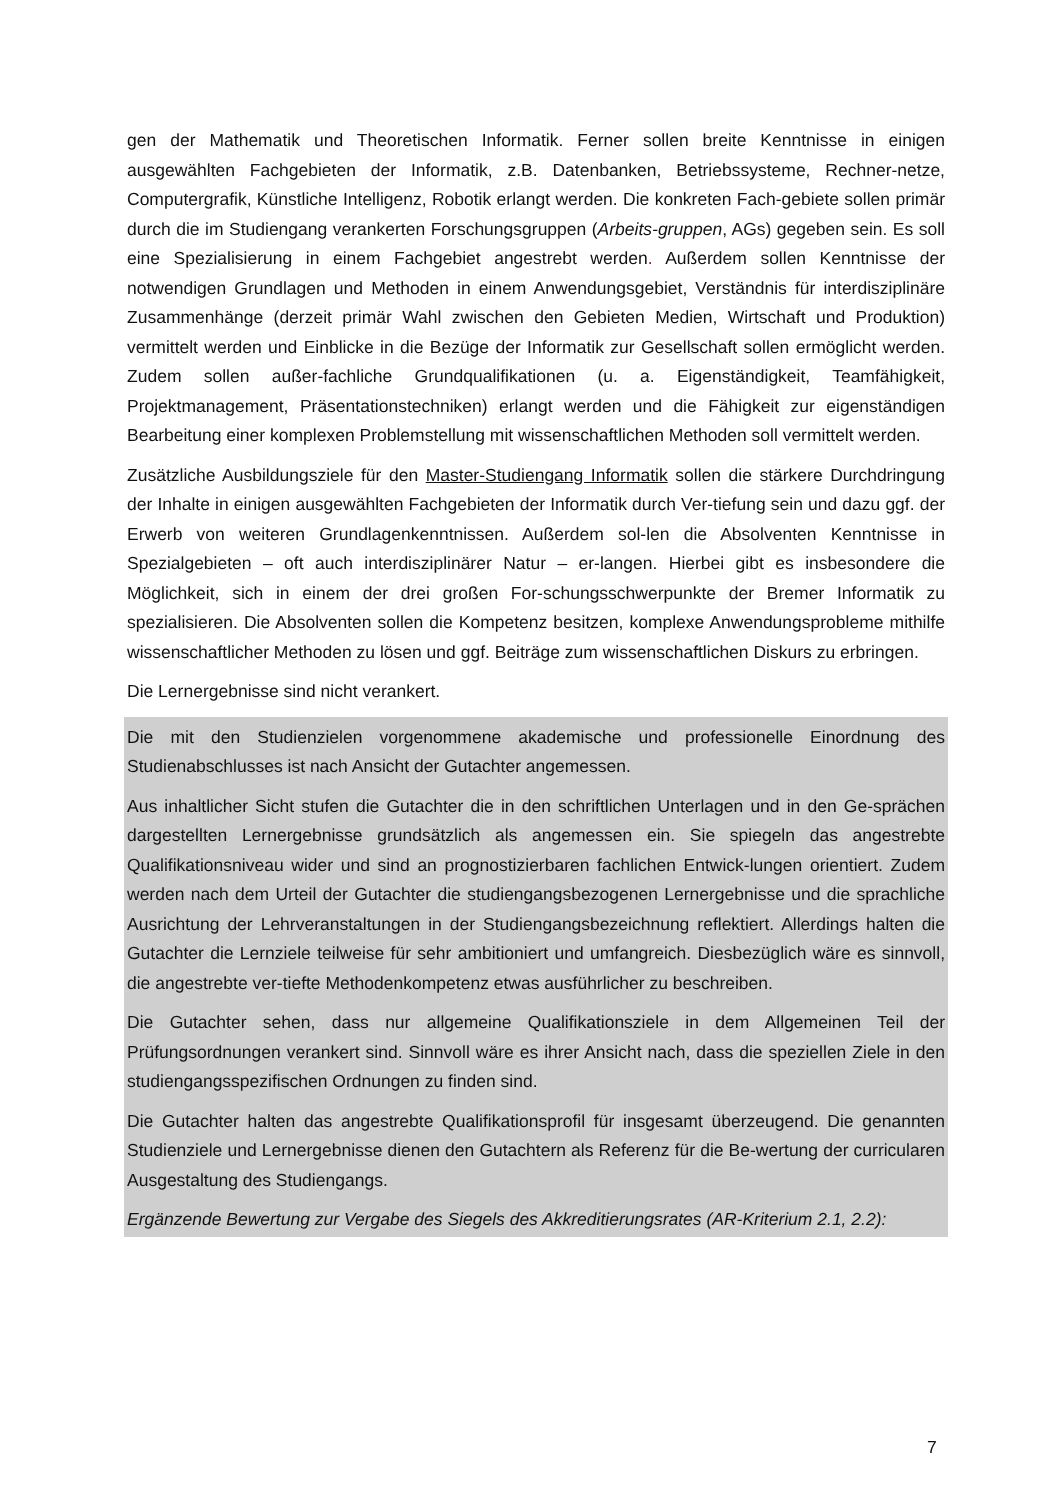gen der Mathematik und Theoretischen Informatik. Ferner sollen breite Kenntnisse in einigen ausgewählten Fachgebieten der Informatik, z.B. Datenbanken, Betriebssysteme, Rechner-netze, Computergrafik, Künstliche Intelligenz, Robotik erlangt werden. Die konkreten Fach-gebiete sollen primär durch die im Studiengang verankerten Forschungsgruppen (Arbeits-gruppen, AGs) gegeben sein. Es soll eine Spezialisierung in einem Fachgebiet angestrebt werden. Außerdem sollen Kenntnisse der notwendigen Grundlagen und Methoden in einem Anwendungsgebiet, Verständnis für interdisziplinäre Zusammenhänge (derzeit primär Wahl zwischen den Gebieten Medien, Wirtschaft und Produktion) vermittelt werden und Einblicke in die Bezüge der Informatik zur Gesellschaft sollen ermöglicht werden. Zudem sollen außer-fachliche Grundqualifikationen (u. a. Eigenständigkeit, Teamfähigkeit, Projektmanagement, Präsentationstechniken) erlangt werden und die Fähigkeit zur eigenständigen Bearbeitung einer komplexen Problemstellung mit wissenschaftlichen Methoden soll vermittelt werden.
Zusätzliche Ausbildungsziele für den Master-Studiengang Informatik sollen die stärkere Durchdringung der Inhalte in einigen ausgewählten Fachgebieten der Informatik durch Ver-tiefung sein und dazu ggf. der Erwerb von weiteren Grundlagenkenntnissen. Außerdem sol-len die Absolventen Kenntnisse in Spezialgebieten – oft auch interdisziplinärer Natur – er-langen. Hierbei gibt es insbesondere die Möglichkeit, sich in einem der drei großen For-schungsschwerpunkte der Bremer Informatik zu spezialisieren. Die Absolventen sollen die Kompetenz besitzen, komplexe Anwendungsprobleme mithilfe wissenschaftlicher Methoden zu lösen und ggf. Beiträge zum wissenschaftlichen Diskurs zu erbringen.
Die Lernergebnisse sind nicht verankert.
Die mit den Studienzielen vorgenommene akademische und professionelle Einordnung des Studienabschlusses ist nach Ansicht der Gutachter angemessen.
Aus inhaltlicher Sicht stufen die Gutachter die in den schriftlichen Unterlagen und in den Ge-sprächen dargestellten Lernergebnisse grundsätzlich als angemessen ein. Sie spiegeln das angestrebte Qualifikationsniveau wider und sind an prognostizierbaren fachlichen Entwick-lungen orientiert. Zudem werden nach dem Urteil der Gutachter die studiengangsbezogenen Lernergebnisse und die sprachliche Ausrichtung der Lehrveranstaltungen in der Studiengangsbezeichnung reflektiert. Allerdings halten die Gutachter die Lernziele teilweise für sehr ambitioniert und umfangreich. Diesbezüglich wäre es sinnvoll, die angestrebte ver-tiefte Methodenkompetenz etwas ausführlicher zu beschreiben.
Die Gutachter sehen, dass nur allgemeine Qualifikationsziele in dem Allgemeinen Teil der Prüfungsordnungen verankert sind. Sinnvoll wäre es ihrer Ansicht nach, dass die speziellen Ziele in den studiengangsspezifischen Ordnungen zu finden sind.
Die Gutachter halten das angestrebte Qualifikationsprofil für insgesamt überzeugend. Die genannten Studienziele und Lernergebnisse dienen den Gutachtern als Referenz für die Be-wertung der curricularen Ausgestaltung des Studiengangs.
Ergänzende Bewertung zur Vergabe des Siegels des Akkreditierungsrates (AR-Kriterium 2.1, 2.2):
7